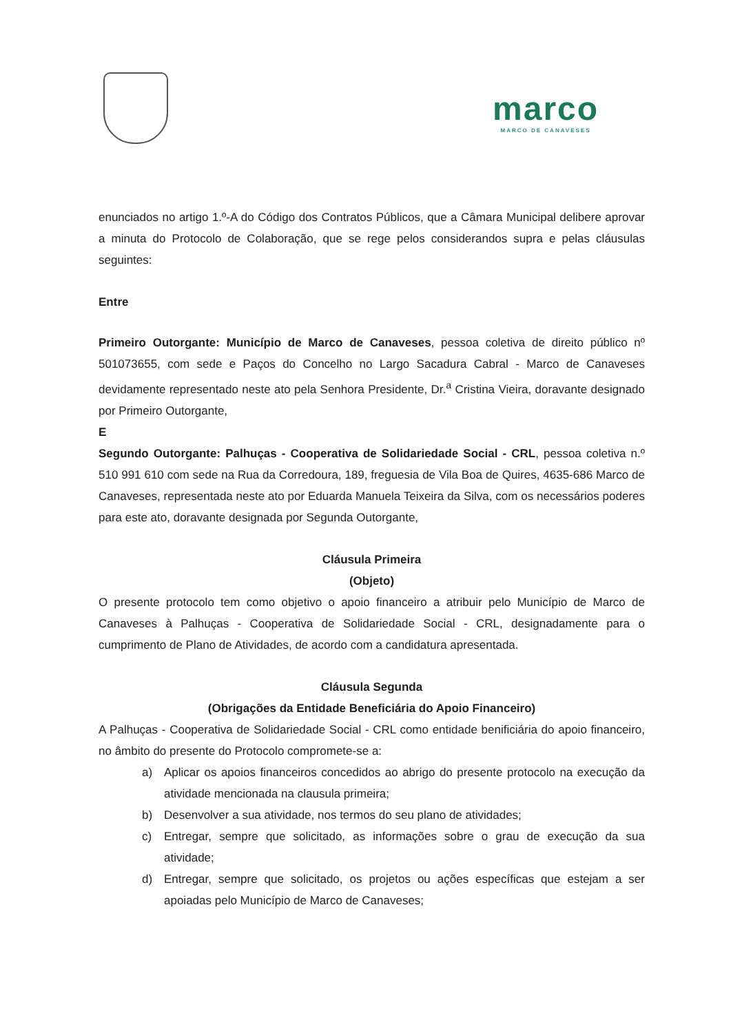marco
MARCO DE CANAVESES
enunciados no artigo 1.º-A do Código dos Contratos Públicos, que a Câmara Municipal delibere aprovar a minuta do Protocolo de Colaboração, que se rege pelos considerandos supra e pelas cláusulas seguintes:
Entre
Primeiro Outorgante: Município de Marco de Canaveses, pessoa coletiva de direito público nº 501073655, com sede e Paços do Concelho no Largo Sacadura Cabral - Marco de Canaveses devidamente representado neste ato pela Senhora Presidente, Dr.<sup>a</sup> Cristina Vieira, doravante designado por Primeiro Outorgante,
E
Segundo Outorgante: Palhuças - Cooperativa de Solidariedade Social - CRL, pessoa coletiva n.º 510 991 610 com sede na Rua da Corredoura, 189, freguesia de Vila Boa de Quires, 4635-686 Marco de Canaveses, representada neste ato por Eduarda Manuela Teixeira da Silva, com os necessários poderes para este ato, doravante designada por Segunda Outorgante,
Cláusula Primeira
(Objeto)
O presente protocolo tem como objetivo o apoio financeiro a atribuir pelo Município de Marco de Canaveses à Palhuças - Cooperativa de Solidariedade Social - CRL, designadamente para o cumprimento de Plano de Atividades, de acordo com a candidatura apresentada.
Cláusula Segunda
(Obrigações da Entidade Beneficiária do Apoio Financeiro)
A Palhuças - Cooperativa de Solidariedade Social - CRL como entidade benificiária do apoio financeiro, no âmbito do presente do Protocolo compromete-se a:
a) Aplicar os apoios financeiros concedidos ao abrigo do presente protocolo na execução da atividade mencionada na clausula primeira;
b) Desenvolver a sua atividade, nos termos do seu plano de atividades;
c) Entregar, sempre que solicitado, as informações sobre o grau de execução da sua atividade;
d) Entregar, sempre que solicitado, os projetos ou ações específicas que estejam a ser apoiadas pelo Município de Marco de Canaveses;